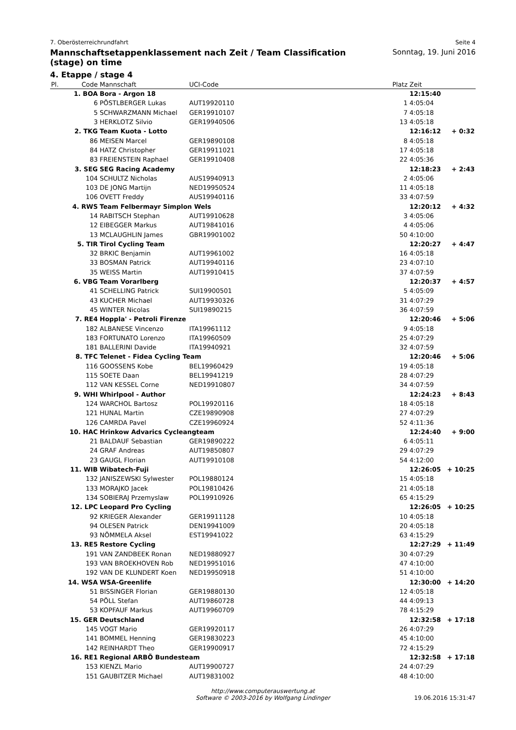7. Oberösterreichrundfahrt Seite 4
Mannschaftsetappenklassement nach Zeit / Team Classification (stage) on time
Sonntag, 19. Juni 2016
4. Etappe / stage 4
| Pl. | Code | Mannschaft | UCI-Code | Platz | Zeit | |
| --- | --- | --- | --- | --- | --- | --- |
| | 1. BOA | Bora - Argon 18 | | | 12:15:40 | |
| | 6 | PÖSTLBERGER Lukas | AUT19920110 | 1 | 4:05:04 | |
| | 5 | SCHWARZMANN Michael | GER19910107 | 7 | 4:05:18 | |
| | 3 | HERKLOTZ Silvio | GER19940506 | 13 | 4:05:18 | |
| | 2. TKG | Team Kuota - Lotto | | | 12:16:12 | + 0:32 |
| | 86 | MEISEN Marcel | GER19890108 | 8 | 4:05:18 | |
| | 84 | HATZ Christopher | GER19911021 | 17 | 4:05:18 | |
| | 83 | FREIENSTEIN Raphael | GER19910408 | 22 | 4:05:36 | |
| | 3. SEG | SEG Racing Academy | | | 12:18:23 | + 2:43 |
| | 104 | SCHULTZ Nicholas | AUS19940913 | 2 | 4:05:06 | |
| | 103 | DE JONG Martijn | NED19950524 | 11 | 4:05:18 | |
| | 106 | OVETT Freddy | AUS19940116 | 33 | 4:07:59 | |
| | 4. RWS | Team Felbermayr Simplon Wels | | | 12:20:12 | + 4:32 |
| | 14 | RABITSCH Stephan | AUT19910628 | 3 | 4:05:06 | |
| | 12 | EIBEGGER Markus | AUT19841016 | 4 | 4:05:06 | |
| | 13 | MCLAUGHLIN James | GBR19901002 | 50 | 4:10:00 | |
| | 5. TIR | Tirol Cycling Team | | | 12:20:27 | + 4:47 |
| | 32 | BRKIC Benjamin | AUT19961002 | 16 | 4:05:18 | |
| | 33 | BOSMAN Patrick | AUT19940116 | 23 | 4:07:10 | |
| | 35 | WEISS Martin | AUT19910415 | 37 | 4:07:59 | |
| | 6. VBG | Team Vorarlberg | | | 12:20:37 | + 4:57 |
| | 41 | SCHELLING Patrick | SUI19900501 | 5 | 4:05:09 | |
| | 43 | KUCHER Michael | AUT19930326 | 31 | 4:07:29 | |
| | 45 | WINTER Nicolas | SUI19890215 | 36 | 4:07:59 | |
| | 7. RE4 | Hoppla' - Petroli Firenze | | | 12:20:46 | + 5:06 |
| | 182 | ALBANESE Vincenzo | ITA19961112 | 9 | 4:05:18 | |
| | 183 | FORTUNATO Lorenzo | ITA19960509 | 25 | 4:07:29 | |
| | 181 | BALLERINI Davide | ITA19940921 | 32 | 4:07:59 | |
| | 8. TFC | Telenet - Fidea Cycling Team | | | 12:20:46 | + 5:06 |
| | 116 | GOOSSENS Kobe | BEL19960429 | 19 | 4:05:18 | |
| | 115 | SOETE Daan | BEL19941219 | 28 | 4:07:29 | |
| | 112 | VAN KESSEL Corne | NED19910807 | 34 | 4:07:59 | |
| | 9. WHI | Whirlpool - Author | | | 12:24:23 | + 8:43 |
| | 124 | WARCHOL Bartosz | POL19920116 | 18 | 4:05:18 | |
| | 121 | HUNAL Martin | CZE19890908 | 27 | 4:07:29 | |
| | 126 | CAMRDA Pavel | CZE19960924 | 52 | 4:11:36 | |
| | 10. HAC | Hrinkow Advarics Cycleangteam | | | 12:24:40 | + 9:00 |
| | 21 | BALDAUF Sebastian | GER19890222 | 6 | 4:05:11 | |
| | 24 | GRAF Andreas | AUT19850807 | 29 | 4:07:29 | |
| | 23 | GAUGL Florian | AUT19910108 | 54 | 4:12:00 | |
| | 11. WIB | Wibatech-Fuji | | | 12:26:05 | + 10:25 |
| | 132 | JANISZEWSKI Sylwester | POL19880124 | 15 | 4:05:18 | |
| | 133 | MORAJKO Jacek | POL19810426 | 21 | 4:05:18 | |
| | 134 | SOBIERAJ Przemyslaw | POL19910926 | 65 | 4:15:29 | |
| | 12. LPC | Leopard Pro Cycling | | | 12:26:05 | + 10:25 |
| | 92 | KRIEGER Alexander | GER19911128 | 10 | 4:05:18 | |
| | 94 | OLESEN Patrick | DEN19941009 | 20 | 4:05:18 | |
| | 93 | NÖMMELA Aksel | EST19941022 | 63 | 4:15:29 | |
| | 13. RE5 | Restore Cycling | | | 12:27:29 | + 11:49 |
| | 191 | VAN ZANDBEEK Ronan | NED19880927 | 30 | 4:07:29 | |
| | 193 | VAN BROEKHOVEN Rob | NED19951016 | 47 | 4:10:00 | |
| | 192 | VAN DE KLUNDERT Koen | NED19950918 | 51 | 4:10:00 | |
| | 14. WSA | WSA-Greenlife | | | 12:30:00 | + 14:20 |
| | 51 | BISSINGER Florian | GER19880130 | 12 | 4:05:18 | |
| | 54 | PÖLL Stefan | AUT19860728 | 44 | 4:09:13 | |
| | 53 | KOPFAUF Markus | AUT19960709 | 78 | 4:15:29 | |
| | 15. GER | Deutschland | | | 12:32:58 | + 17:18 |
| | 145 | VOGT Mario | GER19920117 | 26 | 4:07:29 | |
| | 141 | BOMMEL Henning | GER19830223 | 45 | 4:10:00 | |
| | 142 | REINHARDT Theo | GER19900917 | 72 | 4:15:29 | |
| | 16. RE1 | Regional ARBÖ Bundesteam | | | 12:32:58 | + 17:18 |
| | 153 | KIENZL Mario | AUT19900727 | 24 | 4:07:29 | |
| | 151 | GAUBITZER Michael | AUT19831002 | 48 | 4:10:00 | |
http://www.computerauswertung.at
Software © 2003-2016 by Wolfgang Lindinger
19.06.2016 15:31:47